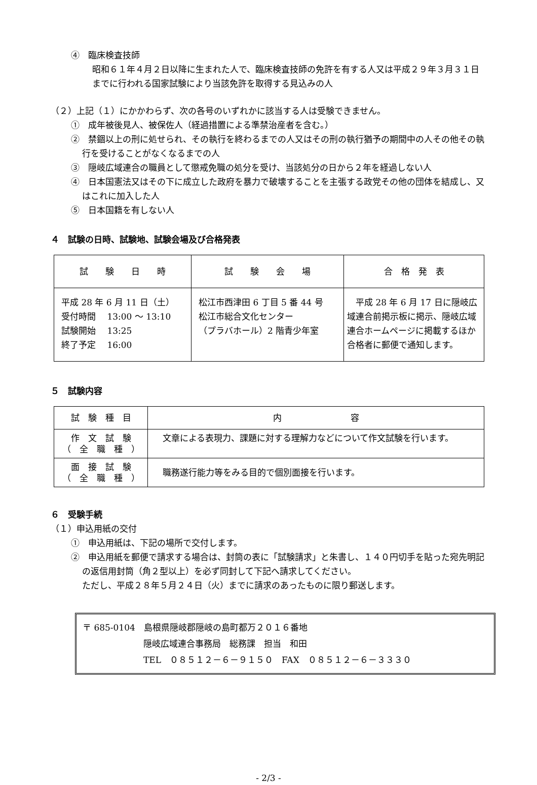④　臨床検査技師
昭和６１年４月２日以降に生まれた人で、臨床検査技師の免許を有する人又は平成２９年３月３１日までに行われる国家試験により当該免許を取得する見込みの人
（２）上記（１）にかかわらず、次の各号のいずれかに該当する人は受験できません。
①　成年被後見人、被保佐人（経過措置による準禁治産者を含む。）
②　禁錮以上の刑に処せられ、その執行を終わるまでの人又はその刑の執行猶予の期間中の人その他その執行を受けることがなくなるまでの人
③　隠岐広域連合の職員として懲戒免職の処分を受け、当該処分の日から２年を経過しない人
④　日本国憲法又はその下に成立した政府を暴力で破壊することを主張する政党その他の団体を結成し、又はこれに加入した人
⑤　日本国籍を有しない人
４　試験の日時、試験地、試験会場及び合格発表
| 試 験 日 時 | 試 験 会 場 | 合 格 発 表 |
| --- | --- | --- |
| 平成 28 年 6 月 11 日（土） 受付時間 13:00 ～ 13:10 試験開始 13:25 終了予定 16:00 | 松江市西津田 6 丁目 5 番 44 号 松江市総合文化センター （プラバホール）2 階青少年室 | 平成 28 年 6 月 17 日に隠岐広域連合前掲示板に掲示、隠岐広域連合ホームページに掲載するほか合格者に郵便で通知します。 |
５　試験内容
| 試 験 種 目 | 内 容 |
| --- | --- |
| 作 文 試 験 （ 全 職 種 ） | 文章による表現力、課題に対する理解力などについて作文試験を行います。 |
| 面 接 試 験 （ 全 職 種 ） | 職務遂行能力等をみる目的で個別面接を行います。 |
６　受験手続
（１）申込用紙の交付
①　申込用紙は、下記の場所で交付します。
②　申込用紙を郵便で請求する場合は、封筒の表に「試験請求」と朱書し、１４０円切手を貼った宛先明記の返信用封筒（角２型以上）を必ず同封して下記へ請求してください。
ただし、平成２８年５月２４日（火）までに請求のあったものに限り郵送します。
〒 685-0104　島根県隠岐郡隠岐の島町都万２０１６番地
隠岐広域連合事務局　総務課　担当　和田
TEL　０８５１２－６－９１５０　FAX　０８５１２－６－３３３０
- 2/3 -